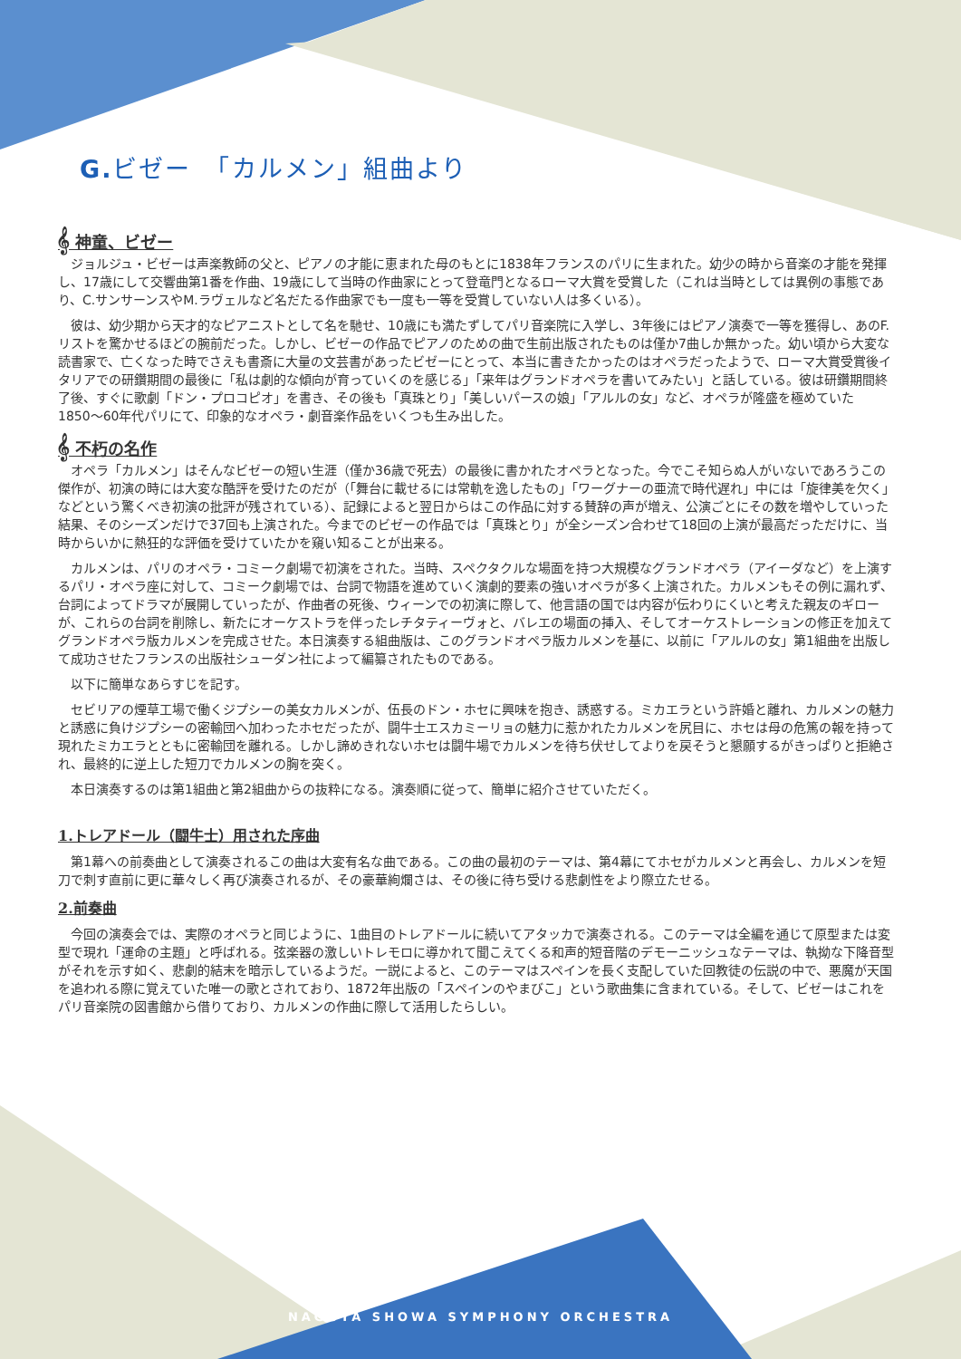G. ビゼー　「カルメン」組曲より
𝄞 神童、ビゼー
ジョルジュ・ビゼーは声楽教師の父と、ピアノの才能に恵まれた母のもとに1838年フランスのパリに生まれた。幼少の時から音楽の才能を発揮し、17歳にして交響曲第1番を作曲、19歳にして当時の作曲家にとって登竜門となるローマ大賞を受賞した（これは当時としては異例の事態であり、C.サンサーンスやM.ラヴェルなど名だたる作曲家でも一度も一等を受賞していない人は多くいる）。
彼は、幼少期から天才的なピアニストとして名を馳せ、10歳にも満たずしてパリ音楽院に入学し、3年後にはピアノ演奏で一等を獲得し、あのF.リストを驚かせるほどの腕前だった。しかし、ビゼーの作品でピアノのための曲で生前出版されたものは僅か7曲しか無かった。幼い頃から大変な読書家で、亡くなった時でさえも書斎に大量の文芸書があったビゼーにとって、本当に書きたかったのはオペラだったようで、ローマ大賞受賞後イタリアでの研鑽期間の最後に「私は劇的な傾向が育っていくのを感じる」「来年はグランドオペラを書いてみたい」と話している。彼は研鑽期間終了後、すぐに歌劇「ドン・プロコピオ」を書き、その後も「真珠とり」「美しいパースの娘」「アルルの女」など、オペラが隆盛を極めていた1850〜60年代パリにて、印象的なオペラ・劇音楽作品をいくつも生み出した。
𝄞 不朽の名作
オペラ「カルメン」はそんなビゼーの短い生涯（僅か36歳で死去）の最後に書かれたオペラとなった。今でこそ知らぬ人がいないであろうこの傑作が、初演の時には大変な酷評を受けたのだが（「舞台に載せるには常軌を逸したもの」「ワーグナーの亜流で時代遅れ」中には「旋律美を欠く」などという驚くべき初演の批評が残されている）、記録によると翌日からはこの作品に対する賛辞の声が増え、公演ごとにその数を増やしていった結果、そのシーズンだけで37回も上演された。今までのビゼーの作品では「真珠とり」が全シーズン合わせて18回の上演が最高だっただけに、当時からいかに熱狂的な評価を受けていたかを窺い知ることが出来る。
カルメンは、パリのオペラ・コミーク劇場で初演をされた。当時、スペクタクルな場面を持つ大規模なグランドオペラ（アイーダなど）を上演するパリ・オペラ座に対して、コミーク劇場では、台詞で物語を進めていく演劇的要素の強いオペラが多く上演された。カルメンもその例に漏れず、台詞によってドラマが展開していったが、作曲者の死後、ウィーンでの初演に際して、他言語の国では内容が伝わりにくいと考えた親友のギローが、これらの台詞を削除し、新たにオーケストラを伴ったレチタティーヴォと、バレエの場面の挿入、そしてオーケストレーションの修正を加えてグランドオペラ版カルメンを完成させた。本日演奏する組曲版は、このグランドオペラ版カルメンを基に、以前に「アルルの女」第1組曲を出版して成功させたフランスの出版社シューダン社によって編纂されたものである。
以下に簡単なあらすじを記す。
セビリアの煙草工場で働くジプシーの美女カルメンが、伍長のドン・ホセに興味を抱き、誘惑する。ミカエラという許婚と離れ、カルメンの魅力と誘惑に負けジプシーの密輸団へ加わったホセだったが、闘牛士エスカミーリョの魅力に惹かれたカルメンを尻目に、ホセは母の危篤の報を持って現れたミカエラとともに密輸団を離れる。しかし諦めきれないホセは闘牛場でカルメンを待ち伏せしてよりを戻そうと懇願するがきっぱりと拒絶され、最終的に逆上した短刀でカルメンの胸を突く。
本日演奏するのは第1組曲と第2組曲からの抜粋になる。演奏順に従って、簡単に紹介させていただく。
1.トレアドール（闘牛士）用された序曲
第1幕への前奏曲として演奏されるこの曲は大変有名な曲である。この曲の最初のテーマは、第4幕にてホセがカルメンと再会し、カルメンを短刀で刺す直前に更に華々しく再び演奏されるが、その豪華絢爛さは、その後に待ち受ける悲劇性をより際立たせる。
2.前奏曲
今回の演奏会では、実際のオペラと同じように、1曲目のトレアドールに続いてアタッカで演奏される。このテーマは全編を通じて原型または変型で現れ「運命の主題」と呼ばれる。弦楽器の激しいトレモロに導かれて聞こえてくる和声的短音階のデモーニッシュなテーマは、執拗な下降音型がそれを示す如く、悲劇的結末を暗示しているようだ。一説によると、このテーマはスペインを長く支配していた回教徒の伝説の中で、悪魔が天国を追われる際に覚えていた唯一の歌とされており、1872年出版の「スペインのやまびこ」という歌曲集に含まれている。そして、ビゼーはこれをパリ音楽院の図書館から借りており、カルメンの作曲に際して活用したらしい。
NAGOYA SHOWA SYMPHONY ORCHESTRA